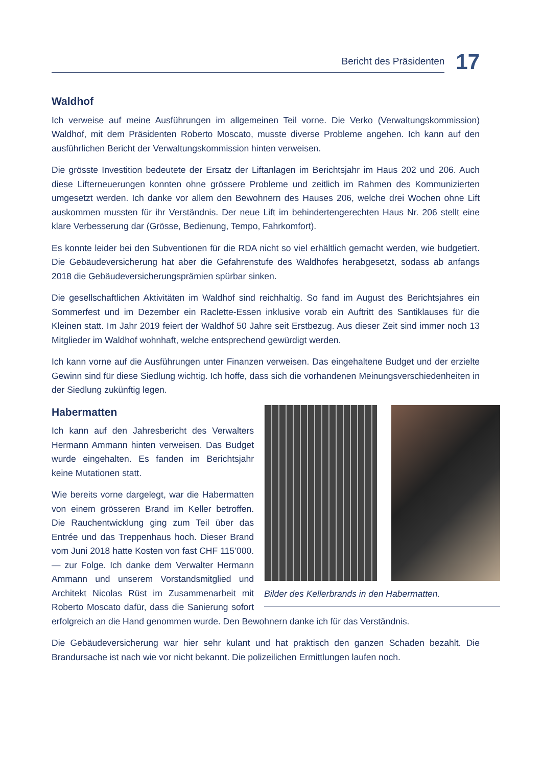Bericht des Präsidenten
17
Waldhof
Ich verweise auf meine Ausführungen im allgemeinen Teil vorne. Die Verko (Verwaltungskommission) Waldhof, mit dem Präsidenten Roberto Moscato, musste diverse Probleme angehen. Ich kann auf den ausführlichen Bericht der Verwaltungskommission hinten verweisen.
Die grösste Investition bedeutete der Ersatz der Liftanlagen im Berichtsjahr im Haus 202 und 206. Auch diese Lifterneuerungen konnten ohne grössere Probleme und zeitlich im Rahmen des Kommunizierten umgesetzt werden. Ich danke vor allem den Bewohnern des Hauses 206, welche drei Wochen ohne Lift auskommen mussten für ihr Verständnis. Der neue Lift im behindertengerechten Haus Nr. 206 stellt eine klare Verbesserung dar (Grösse, Bedienung, Tempo, Fahrkomfort).
Es konnte leider bei den Subventionen für die RDA nicht so viel erhältlich gemacht werden, wie budgetiert. Die Gebäudeversicherung hat aber die Gefahrenstufe des Waldhofes herabgesetzt, sodass ab anfangs 2018 die Gebäudeversicherungsprämien spürbar sinken.
Die gesellschaftlichen Aktivitäten im Waldhof sind reichhaltig. So fand im August des Berichtsjahres ein Sommerfest und im Dezember ein Raclette-Essen inklusive vorab ein Auftritt des Santiklauses für die Kleinen statt. Im Jahr 2019 feiert der Waldhof 50 Jahre seit Erstbezug. Aus dieser Zeit sind immer noch 13 Mitglieder im Waldhof wohnhaft, welche entsprechend gewürdigt werden.
Ich kann vorne auf die Ausführungen unter Finanzen verweisen. Das eingehaltene Budget und der erzielte Gewinn sind für diese Siedlung wichtig. Ich hoffe, dass sich die vorhandenen Meinungsverschiedenheiten in der Siedlung zukünftig legen.
Bilder des Kellerbrands in den Habermatten.
Habermatten
Ich kann auf den Jahresbericht des Verwalters Hermann Ammann hinten verweisen. Das Budget wurde eingehalten. Es fanden im Berichtsjahr keine Mutationen statt.
Wie bereits vorne dargelegt, war die Habermatten von einem grösseren Brand im Keller betroffen. Die Rauchentwicklung ging zum Teil über das Entrée und das Treppenhaus hoch. Dieser Brand vom Juni 2018 hatte Kosten von fast CHF 115’000.— zur Folge. Ich danke dem Verwalter Hermann Ammann und unserem Vorstandsmitglied und Architekt Nicolas Rüst im Zusammenarbeit mit Roberto Moscato dafür, dass die Sanierung sofort erfolgreich an die Hand genommen wurde. Den Bewohnern danke ich für das Verständnis.
Die Gebäudeversicherung war hier sehr kulant und hat praktisch den ganzen Schaden bezahlt. Die Brandursache ist nach wie vor nicht bekannt. Die polizeilichen Ermittlungen laufen noch.